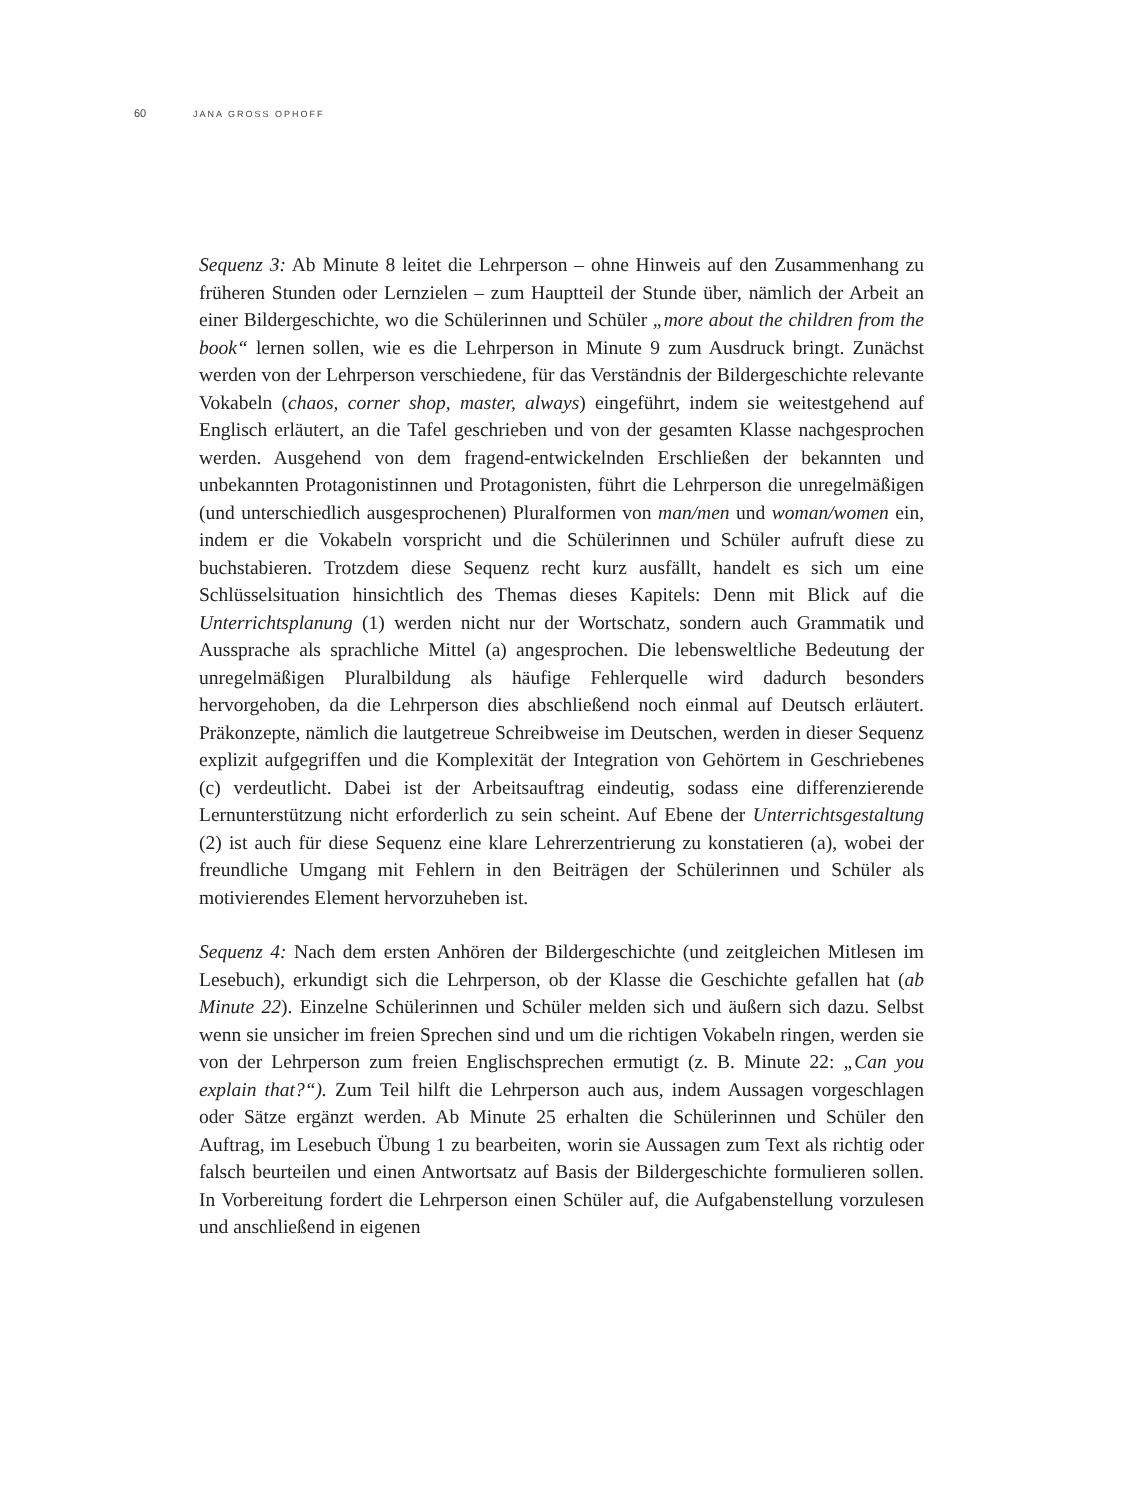60 JANA GROSS OPHOFF
Sequenz 3: Ab Minute 8 leitet die Lehrperson – ohne Hinweis auf den Zusammenhang zu früheren Stunden oder Lernzielen – zum Hauptteil der Stunde über, nämlich der Arbeit an einer Bildergeschichte, wo die Schülerinnen und Schüler „more about the children from the book“ lernen sollen, wie es die Lehrperson in Minute 9 zum Ausdruck bringt. Zunächst werden von der Lehrperson verschiedene, für das Verständnis der Bildergeschichte relevante Vokabeln (chaos, corner shop, master, always) eingeführt, indem sie weitestgehend auf Englisch erläutert, an die Tafel geschrieben und von der gesamten Klasse nachgesprochen werden. Ausgehend von dem fragend-entwickelnden Erschließen der bekannten und unbekannten Protagonistinnen und Protagonisten, führt die Lehrperson die unregelmäßigen (und unterschiedlich ausgesprochenen) Pluralformen von man/men und woman/women ein, indem er die Vokabeln vorspricht und die Schülerinnen und Schüler aufruft diese zu buchstabieren. Trotzdem diese Sequenz recht kurz ausfällt, handelt es sich um eine Schlüsselsituation hinsichtlich des Themas dieses Kapitels: Denn mit Blick auf die Unterrichtsplanung (1) werden nicht nur der Wortschatz, sondern auch Grammatik und Aussprache als sprachliche Mittel (a) angesprochen. Die lebensweltliche Bedeutung der unregelmäßigen Pluralbildung als häufige Fehlerquelle wird dadurch besonders hervorgehoben, da die Lehrperson dies abschließend noch einmal auf Deutsch erläutert. Präkonzepte, nämlich die lautgetreue Schreibweise im Deutschen, werden in dieser Sequenz explizit aufgegriffen und die Komplexität der Integration von Gehörtem in Geschriebenes (c) verdeutlicht. Dabei ist der Arbeitsauftrag eindeutig, sodass eine differenzierende Lernunterstützung nicht erforderlich zu sein scheint. Auf Ebene der Unterrichtsgestaltung (2) ist auch für diese Sequenz eine klare Lehrerzentrierung zu konstatieren (a), wobei der freundliche Umgang mit Fehlern in den Beiträgen der Schülerinnen und Schüler als motivierendes Element hervorzuheben ist.
Sequenz 4: Nach dem ersten Anhören der Bildergeschichte (und zeitgleichen Mitlesen im Lesebuch), erkundigt sich die Lehrperson, ob der Klasse die Geschichte gefallen hat (ab Minute 22). Einzelne Schülerinnen und Schüler melden sich und äußern sich dazu. Selbst wenn sie unsicher im freien Sprechen sind und um die richtigen Vokabeln ringen, werden sie von der Lehrperson zum freien Englischsprechen ermutigt (z. B. Minute 22: „Can you explain that?“). Zum Teil hilft die Lehrperson auch aus, indem Aussagen vorgeschlagen oder Sätze ergänzt werden. Ab Minute 25 erhalten die Schülerinnen und Schüler den Auftrag, im Lesebuch Übung 1 zu bearbeiten, worin sie Aussagen zum Text als richtig oder falsch beurteilen und einen Antwortsatz auf Basis der Bildergeschichte formulieren sollen. In Vorbereitung fordert die Lehrperson einen Schüler auf, die Aufgabenstellung vorzulesen und anschließend in eigenen